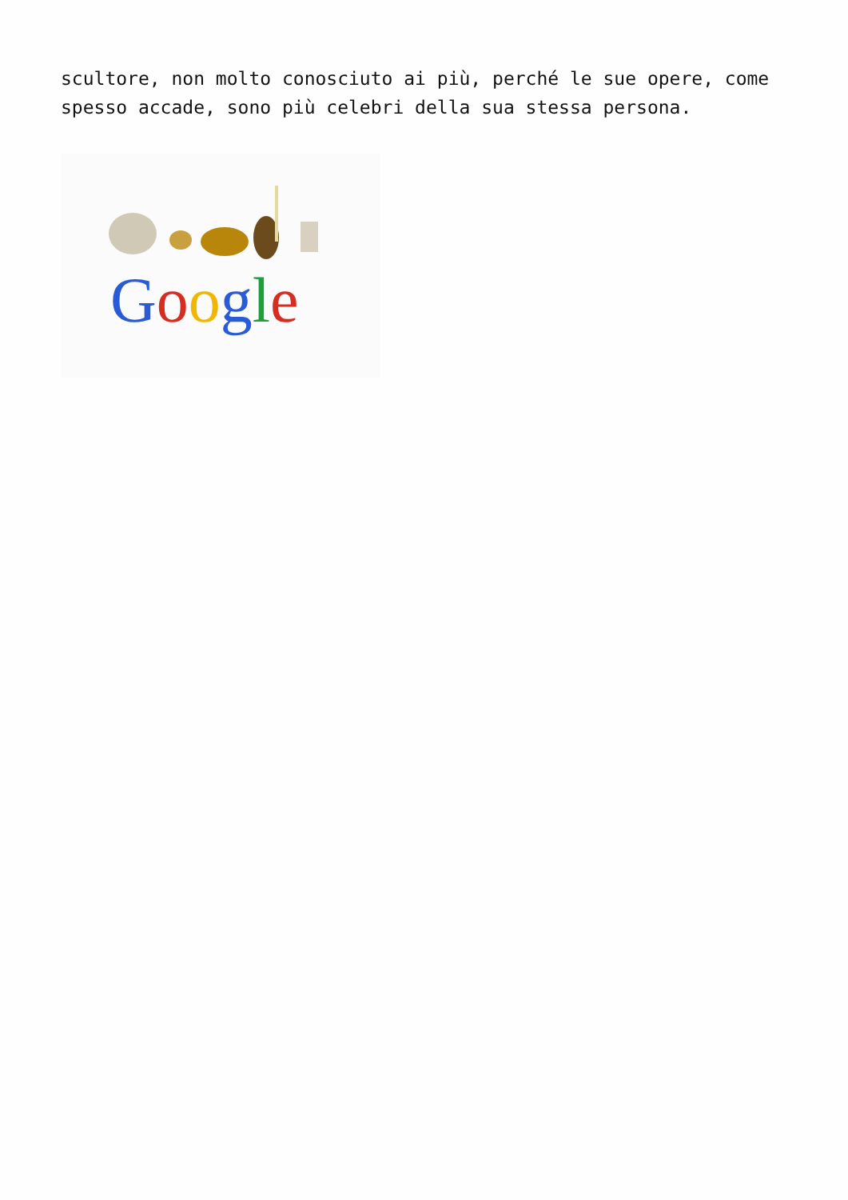scultore, non molto conosciuto ai più, perché le sue opere, come spesso accade, sono più celebri della sua stessa persona.
Google